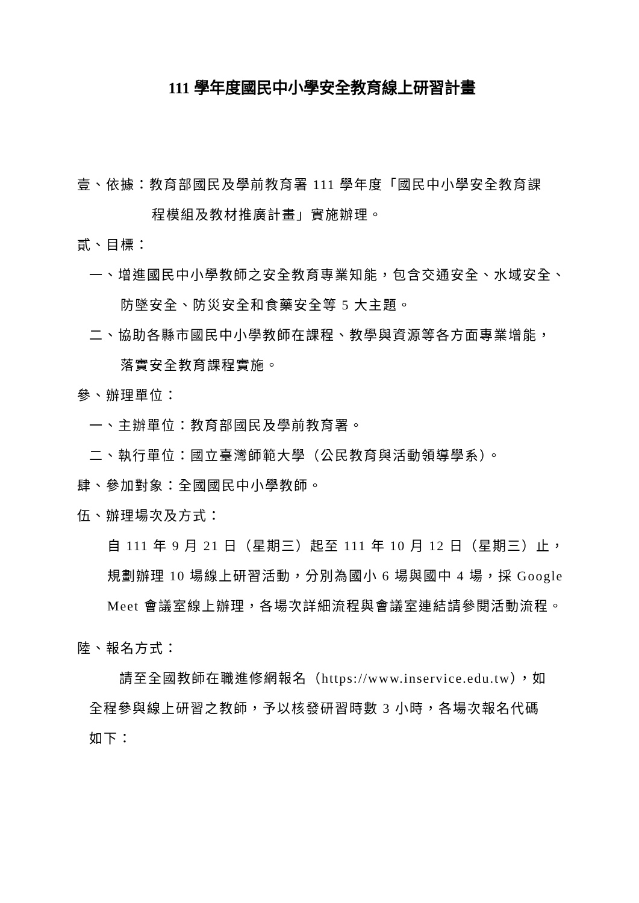111 學年度國民中小學安全教育線上研習計畫
壹、依據：教育部國民及學前教育署 111 學年度「國民中小學安全教育課
程模組及教材推廣計畫」實施辦理。
貳、目標：
一、增進國民中小學教師之安全教育專業知能，包含交通安全、水域安全、
防墜安全、防災安全和食藥安全等 5 大主題。
二、協助各縣市國民中小學教師在課程、教學與資源等各方面專業增能，
落實安全教育課程實施。
參、辦理單位：
一、主辦單位：教育部國民及學前教育署。
二、執行單位：國立臺灣師範大學（公民教育與活動領導學系）。
肆、參加對象：全國國民中小學教師。
伍、辦理場次及方式：
自 111 年 9 月 21 日（星期三）起至 111 年 10 月 12 日（星期三）止，
規劃辦理 10 場線上研習活動，分別為國小 6 場與國中 4 場，採 Google
Meet 會議室線上辦理，各場次詳細流程與會議室連結請參閱活動流程。
陸、報名方式：
請至全國教師在職進修網報名（https://www.inservice.edu.tw），如
全程參與線上研習之教師，予以核發研習時數 3 小時，各場次報名代碼
如下：